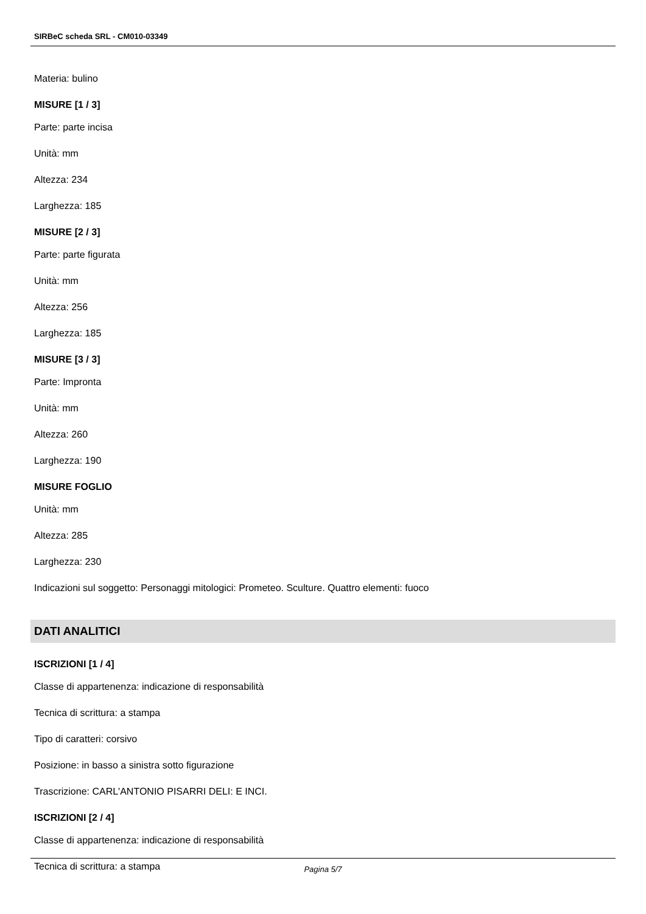SIRBeC scheda SRL - CM010-03349
Materia: bulino
MISURE [1 / 3]
Parte: parte incisa
Unità: mm
Altezza: 234
Larghezza: 185
MISURE [2 / 3]
Parte: parte figurata
Unità: mm
Altezza: 256
Larghezza: 185
MISURE [3 / 3]
Parte: Impronta
Unità: mm
Altezza: 260
Larghezza: 190
MISURE FOGLIO
Unità: mm
Altezza: 285
Larghezza: 230
Indicazioni sul soggetto: Personaggi mitologici: Prometeo. Sculture. Quattro elementi: fuoco
DATI ANALITICI
ISCRIZIONI [1 / 4]
Classe di appartenenza: indicazione di responsabilità
Tecnica di scrittura: a stampa
Tipo di caratteri: corsivo
Posizione: in basso a sinistra sotto figurazione
Trascrizione: CARL'ANTONIO PISARRI DELI: E INCI.
ISCRIZIONI [2 / 4]
Classe di appartenenza: indicazione di responsabilità
Tecnica di scrittura: a stampa
Pagina 5/7